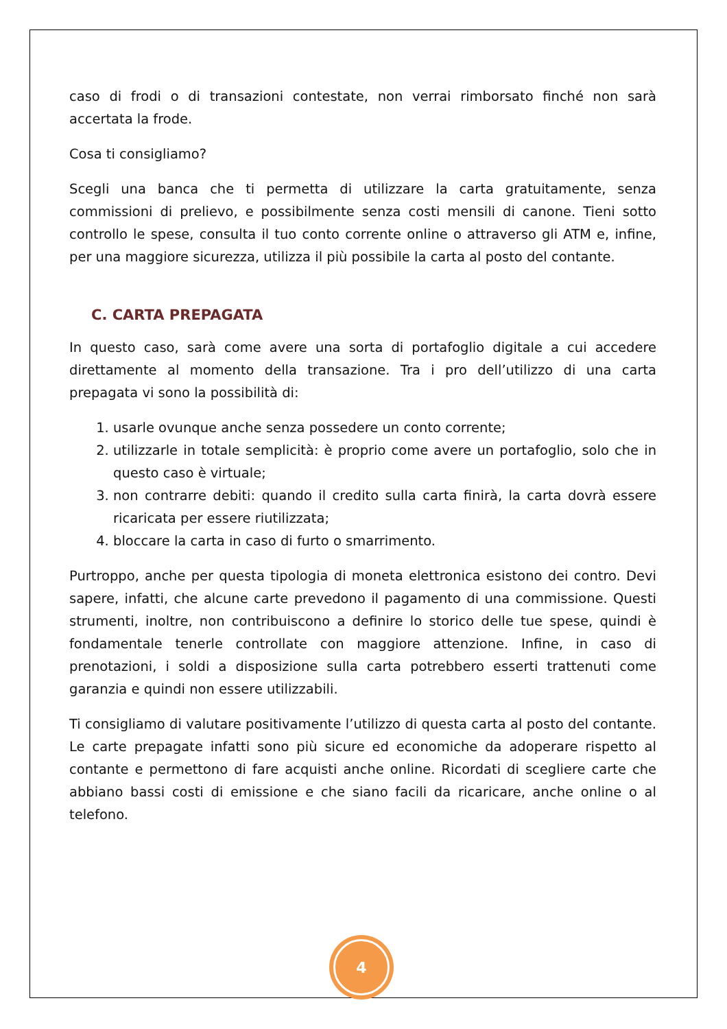caso di frodi o di transazioni contestate, non verrai rimborsato finché non sarà accertata la frode.
Cosa ti consigliamo?
Scegli una banca che ti permetta di utilizzare la carta gratuitamente, senza commissioni di prelievo, e possibilmente senza costi mensili di canone. Tieni sotto controllo le spese, consulta il tuo conto corrente online o attraverso gli ATM e, infine, per una maggiore sicurezza, utilizza il più possibile la carta al posto del contante.
C. CARTA PREPAGATA
In questo caso, sarà come avere una sorta di portafoglio digitale a cui accedere direttamente al momento della transazione. Tra i pro dell’utilizzo di una carta prepagata vi sono la possibilità di:
1. usarle ovunque anche senza possedere un conto corrente;
2. utilizzarle in totale semplicità: è proprio come avere un portafoglio, solo che in questo caso è virtuale;
3. non contrarre debiti: quando il credito sulla carta finirà, la carta dovrà essere ricaricata per essere riutilizzata;
4. bloccare la carta in caso di furto o smarrimento.
Purtroppo, anche per questa tipologia di moneta elettronica esistono dei contro. Devi sapere, infatti, che alcune carte prevedono il pagamento di una commissione. Questi strumenti, inoltre, non contribuiscono a definire lo storico delle tue spese, quindi è fondamentale tenerle controllate con maggiore attenzione. Infine, in caso di prenotazioni, i soldi a disposizione sulla carta potrebbero esserti trattenuti come garanzia e quindi non essere utilizzabili.
Ti consigliamo di valutare positivamente l’utilizzo di questa carta al posto del contante. Le carte prepagate infatti sono più sicure ed economiche da adoperare rispetto al contante e permettono di fare acquisti anche online. Ricordati di scegliere carte che abbiano bassi costi di emissione e che siano facili da ricaricare, anche online o al telefono.
4